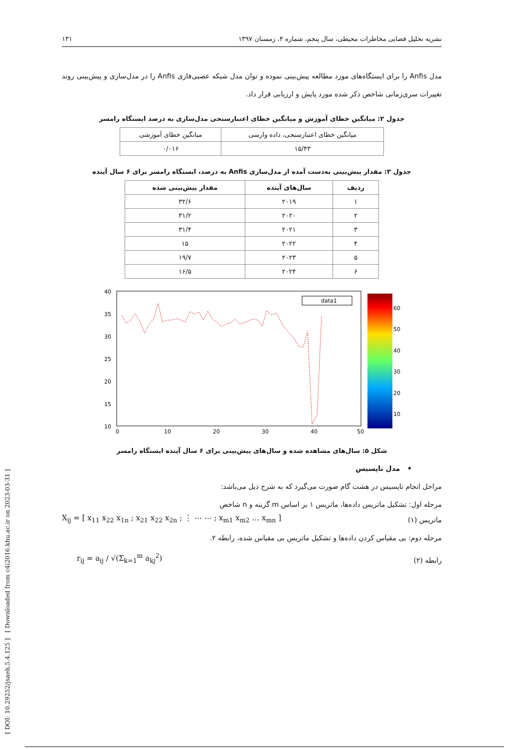[ DOI: 10.29252/jsaeh.5.4.125 ] [ Downloaded from c4i2016.khu.ac.ir on 2023-03-31 ]
نشریه تحلیل فضایی مخاطرات محیطی، سال پنجم، شماره ۴، زمستان ۱۳۹۷ ۱۳۱
مدل Anfis را برای ایستگاه‌های مورد مطالعه پیش‌بینی نموده و توان مدل شبکه عصبی‌فازی Anfis را در مدل‌سازی و پیش‌بینی روند تغییرات سری‌زمانی شاخص ذکر شده مورد پایش و ارزیابی قرار داد.
جدول ۲: میانگین خطای آموزش و میانگین خطای اعتبارسنجی مدل‌سازی به درصد ایستگاه رامسر
| میانگین خطای اعتبارسنجی، داده وارسی | میانگین خطای آموزشی |
| ۱۵/۴۳ | ۰/۰۱۶ |
جدول ۳: مقدار پیش‌بینی به‌دست آمده از مدل‌سازی Anfis به درصد، ایستگاه رامسر برای ۶ سال آینده
| ردیف | سال‌های آینده | مقدار پیش‌بینی شده |
| --- | --- | --- |
| ۱ | ۲۰۱۹ | ۳۲/۶ |
| ۲ | ۲۰۲۰ | ۳۱/۲ |
| ۳ | ۲۰۲۱ | ۳۱/۴ |
| ۴ | ۲۰۲۲ | ۱۵ |
| ۵ | ۲۰۲۳ | ۱۹/۷ |
| ۶ | ۲۰۲۴ | ۱۶/۵ |
40
35
30
25
20
15
10
0
10
20
30
40
50
60
50
40
30
20
10
data1
شکل ۵: سال‌های مشاهده شده و سال‌های پیش‌بینی برای ۶ سال آینده ایستگاه رامسر
• مدل تاپسیس
مراحل انجام تاپسیس در هشت گام صورت می‌گیرد که به شرح ذیل می‌باشد:
مرحله اول: تشکیل ماتریس داده‌ها، ماتریس ۱ بر اساس m گزینه و n شاخص
ماتریس (۱)
X<sub>ij</sub> = [ x<sub>11</sub> x<sub>22</sub> x<sub>1n</sub> ; x<sub>21</sub> x<sub>22</sub> x<sub>2n</sub> ; ⋮ ⋯ ⋯ ; x<sub>m1</sub> x<sub>m2</sub> … x<sub>mn</sub> ]
مرحله دوم: بی مقیاس کردن داده‌ها و تشکیل ماتریس بی مقیاس شده، رابطه ۲.
رابطه (۲)
r<sub>ij</sub> = a<sub>ij</sub> / √(Σ<sub>k=1</sub><sup>m</sup> a<sub>kj</sub><sup>2</sup>)